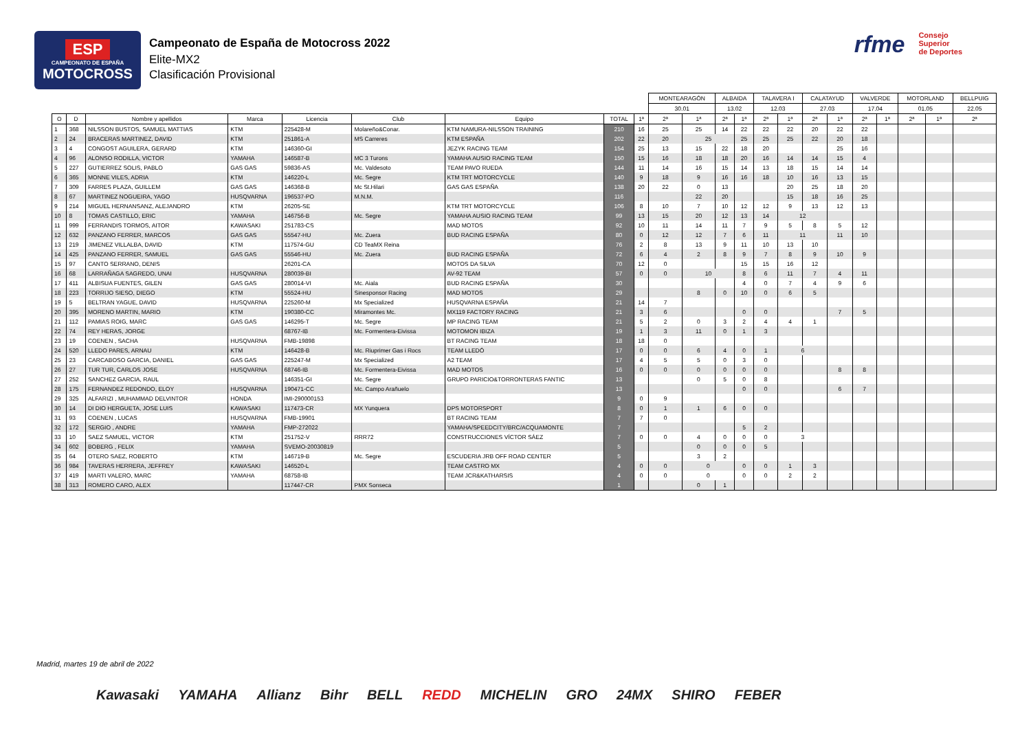ESP
CAMPEONATO DE ESPAÑA
MOTOCROSS
Campeonato de España de Motocross 2022
Elite-MX2
Clasificación Provisional
rfme Consejo
Superior
de Deportes
| | | | | | | | | | MONTEARAGÓN | | ALBAIDA | | TALAVERA I | | CALATAYUD | | VALVERDE | | MOTORLAND | | BELLPUIG |
| --- | --- | --- | --- | --- | --- | --- | --- | --- | --- | --- | --- | --- | --- | --- | --- | --- | --- | --- | --- | --- | --- |
| | | | | | | | | | 30.01 | | 13.02 | | 12.03 | | 27.03 | | 17.04 | | 01.05 | | 22.05 |
| O | D | Nombre y apellidos | Marca | Licencia | Club | Equipo | TOTAL | 1ª | 2ª | 1ª | 2ª | 1ª | 2ª | 1ª | 2ª | 1ª | 2ª | 1ª | 2ª | 1ª | 2ª |
| 1 | 368 | NILSSON BUSTOS, SAMUEL MATTIAS | KTM | 225428-M | Molareño&Conar. | KTM NAMURA-NILSSON TRAINING | 210 | 16 | 25 | 25 | 14 | 22 | 22 | 22 | 20 | 22 | 22 | | | | |
| 2 | 24 | BRACERAS MARTINEZ, DAVID | KTM | 251861-A | MS Carreres | KTM ESPAÑA | 202 | 22 | 20 | 25 | | 25 | 25 | 25 | 22 | 20 | 18 | | | | |
| 3 | 4 | CONGOST AGUILERA, GERARD | KTM | 146360-GI | | JEZYK RACING TEAM | 154 | 25 | 13 | 15 | 22 | 18 | 20 | | | 25 | 16 | | | | |
| 4 | 96 | ALONSO RODILLA, VICTOR | YAMAHA | 146587-B | MC 3 Turons | YAMAHA AUSIO RACING TEAM | 150 | 15 | 16 | 18 | 18 | 20 | 16 | 14 | 14 | 15 | 4 | | | | |
| 5 | 227 | GUTIERREZ SOLIS, PABLO | GAS GAS | 59836-AS | Mc. Valdesoto | TEAM PAVO RUEDA | 144 | 11 | 14 | 16 | 15 | 14 | 13 | 18 | 15 | 14 | 14 | | | | |
| 6 | 365 | MONNE VILES, ADRIA | KTM | 146220-L | Mc. Segre | KTM TRT MOTORCYCLE | 140 | 9 | 18 | 9 | 16 | 16 | 18 | 10 | 16 | 13 | 15 | | | | |
| 7 | 309 | FARRES PLAZA, GUILLEM | GAS GAS | 146368-B | Mc St.Hilari | GAS GAS ESPAÑA | 138 | 20 | 22 | 0 | 13 | | | 20 | 25 | 18 | 20 | | | | |
| 8 | 67 | MARTINEZ NOGUEIRA, YAGO | HUSQVARNA | 196537-PO | M.N.M. | | 116 | | | 22 | 20 | | | 15 | 18 | 16 | 25 | | | | |
| 9 | 214 | MIGUEL HERNANSANZ, ALEJANDRO | KTM | 26205-SE | | KTM TRT MOTORCYCLE | 106 | 8 | 10 | 7 | 10 | 12 | 12 | 9 | 13 | 12 | 13 | | | | |
| 10 | 8 | TOMAS CASTILLO, ERIC | YAMAHA | 146756-B | Mc. Segre | YAMAHA AUSIO RACING TEAM | 99 | 13 | 15 | 20 | 12 | 13 | 14 | 12 | | | | | | | |
| 11 | 999 | FERRANDIS TORMOS, AITOR | KAWASAKI | 251783-CS | | MAD MOTOS | 92 | 10 | 11 | 14 | 11 | 7 | 9 | 5 | 8 | 5 | 12 | | | | |
| 12 | 632 | PANZANO FERRER, MARCOS | GAS GAS | 55547-HU | Mc. Zuera | BUD RACING ESPAÑA | 80 | 0 | 12 | 12 | 7 | 6 | 11 | 11 | | 11 | 10 | | | | |
| 13 | 219 | JIMENEZ VILLALBA, DAVID | KTM | 117574-GU | CD TeaMX Reina | | 76 | 2 | 8 | 13 | 9 | 11 | 10 | 13 | 10 | | | | | | |
| 14 | 425 | PANZANO FERRER, SAMUEL | GAS GAS | 55546-HU | Mc. Zuera | BUD RACING ESPAÑA | 72 | 6 | 4 | 2 | 8 | 9 | 7 | 8 | 9 | 10 | 9 | | | | |
| 15 | 97 | CANTO SERRANO, DENIS | | 26201-CA | | MOTOS DA SILVA | 70 | 12 | 0 | | | 15 | 15 | 16 | 12 | | | | | | |
| 16 | 68 | LARRAÑAGA SAGREDO, UNAI | HUSQVARNA | 280039-BI | | AV-92 TEAM | 57 | 0 | 0 | 10 | | 8 | 6 | 11 | 7 | 4 | 11 | | | | |
| 17 | 411 | ALBISUA FUENTES, GILEN | GAS GAS | 280014-VI | Mc. Aiala | BUD RACING ESPAÑA | 30 | | | | | 4 | 0 | 7 | 4 | 9 | 6 | | | | |
| 18 | 223 | TORRIJO SIESO, DIEGO | KTM | 55524-HU | Sinesponsor Racing | MAD MOTOS | 29 | | | 8 | 0 | 10 | 0 | 6 | 5 | | | | | | |
| 19 | 5 | BELTRAN YAGUE, DAVID | HUSQVARNA | 225260-M | Mx Specialized | HUSQVARNA ESPAÑA | 21 | 14 | 7 | | | | | | | | | | | | |
| 20 | 395 | MORENO MARTIN, MARIO | KTM | 190380-CC | Miramontes Mc. | MX119 FACTORY RACING | 21 | 3 | 6 | | | 0 | 0 | | | 7 | 5 | | | | |
| 21 | 112 | PAMIAS ROIG, MARC | GAS GAS | 146295-T | Mc. Segre | MP RACING TEAM | 21 | 5 | 2 | 0 | 3 | 2 | 4 | 4 | 1 | | | | | | |
| 22 | 74 | REY HERAS, JORGE | | 68767-IB | Mc. Formentera-Eivissa | MOTOMON IBIZA | 19 | 1 | 3 | 11 | 0 | 1 | 3 | | | | | | | | |
| 23 | 19 | COENEN , SACHA | HUSQVARNA | FMB-19898 | | BT RACING TEAM | 18 | 18 | 0 | | | | | | | | | | | | |
| 24 | 520 | LLEDO PARES, ARNAU | KTM | 146428-B | Mc. Riuprimer Gas i Rocs | TEAM LLEDÓ | 17 | 0 | 0 | 6 | 4 | 0 | 1 | 6 | | | | | | | |
| 25 | 23 | CARCABOSO GARCIA, DANIEL | GAS GAS | 225247-M | Mx Specialized | A2 TEAM | 17 | 4 | 5 | 5 | 0 | 3 | 0 | | | | | | | | |
| 26 | 27 | TUR TUR, CARLOS JOSE | HUSQVARNA | 68746-IB | Mc. Formentera-Eivissa | MAD MOTOS | 16 | 0 | 0 | 0 | 0 | 0 | 0 | | | 8 | 8 | | | | |
| 27 | 252 | SANCHEZ GARCIA, RAUL | | 146351-GI | Mc. Segre | GRUPO PARICIO&TORRONTERAS FANTIC | 13 | | | 0 | 5 | 0 | 8 | | | | | | | | |
| 28 | 175 | FERNANDEZ REDONDO, ELOY | HUSQVARNA | 190471-CC | Mc. Campo Arañuelo | | 13 | | | | | 0 | 0 | | | 6 | 7 | | | | |
| 29 | 325 | ALFARIZI , MUHAMMAD DELVINTOR | HONDA | IMI-290000153 | | | 9 | 0 | 9 | | | | | | | | | | | | |
| 30 | 14 | DI DIO HERGUETA, JOSE LUIS | KAWASAKI | 117473-CR | MX Yunquera | DPS MOTORSPORT | 8 | 0 | 1 | 1 | 6 | 0 | 0 | | | | | | | | |
| 31 | 93 | COENEN , LUCAS | HUSQVARNA | FMB-19901 | | BT RACING TEAM | 7 | 7 | 0 | | | | | | | | | | | | |
| 32 | 172 | SERGIO , ANDRE | YAMAHA | FMP-272022 | | YAMAHA/SPEEDCITY/BRC/ACQUAMONTE | 7 | | | | | 5 | 2 | | | | | | | | |
| 33 | 10 | SAEZ SAMUEL, VICTOR | KTM | 251752-V | RRR72 | CONSTRUCCIONES VÍCTOR SÁEZ | 7 | 0 | 0 | 4 | 0 | 0 | 0 | 3 | | | | | | | |
| 34 | 602 | BOBERG , FELIX | YAMAHA | SVEMO-20030819 | | | 5 | | | 0 | 0 | 0 | 5 | | | | | | | | |
| 35 | 64 | OTERO SAEZ, ROBERTO | KTM | 146719-B | Mc. Segre | ESCUDERIA JRB OFF ROAD CENTER | 5 | | | 3 | 2 | | | | | | | | | | |
| 36 | 984 | TAVERAS HERRERA, JEFFREY | KAWASAKI | 146520-L | | TEAM CASTRO MX | 4 | 0 | 0 | 0 | | 0 | 0 | 1 | 3 | | | | | | |
| 37 | 419 | MARTI VALERO, MARC | YAMAHA | 68758-IB | | TEAM JCR&KATHARSIS | 4 | 0 | 0 | 0 | | 0 | 0 | 2 | 2 | | | | | | |
| 38 | 313 | ROMERO CARO, ALEX | | 117447-CR | PMX Sonseca | | 1 | | | 0 | 1 | | | | | | | | | | |
Madrid, martes 19 de abril de 2022
Kawasaki YAMAHA Allianz Bihr BELL REDD MICHELIN GRO 24MX SHIRO FEBER